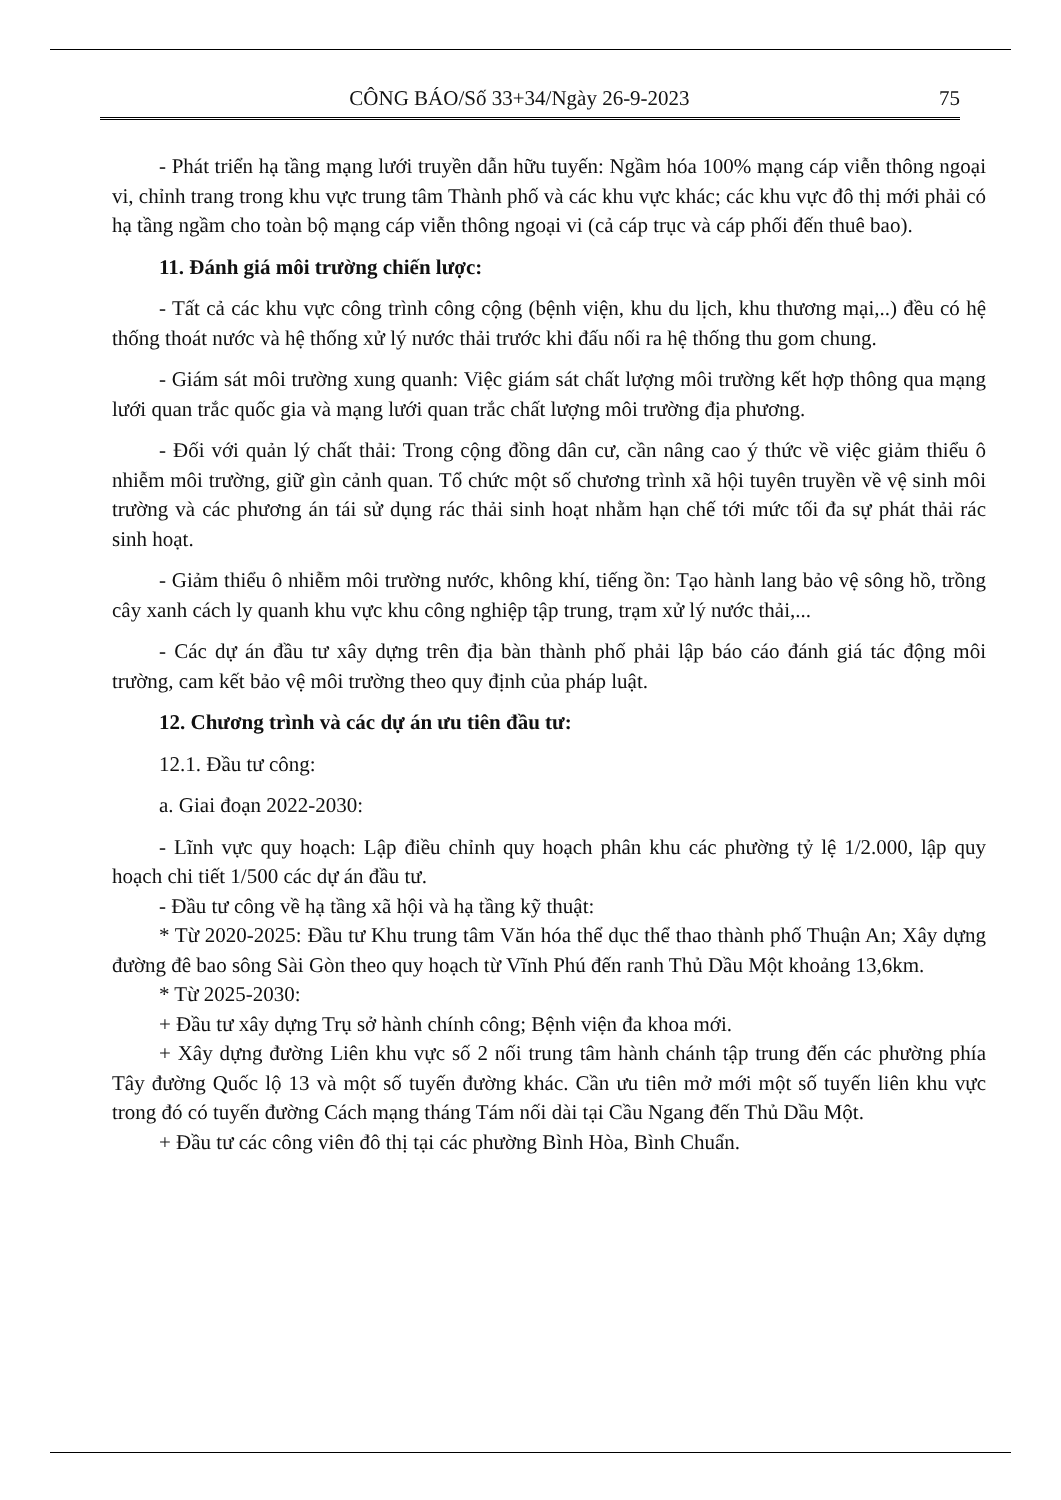CÔNG BÁO/Số 33+34/Ngày 26-9-2023 75
- Phát triển hạ tầng mạng lưới truyền dẫn hữu tuyến: Ngầm hóa 100% mạng cáp viễn thông ngoại vi, chỉnh trang trong khu vực trung tâm Thành phố và các khu vực khác; các khu vực đô thị mới phải có hạ tầng ngầm cho toàn bộ mạng cáp viễn thông ngoại vi (cả cáp trục và cáp phối đến thuê bao).
11. Đánh giá môi trường chiến lược:
- Tất cả các khu vực công trình công cộng (bệnh viện, khu du lịch, khu thương mại,..) đều có hệ thống thoát nước và hệ thống xử lý nước thải trước khi đấu nối ra hệ thống thu gom chung.
- Giám sát môi trường xung quanh: Việc giám sát chất lượng môi trường kết hợp thông qua mạng lưới quan trắc quốc gia và mạng lưới quan trắc chất lượng môi trường địa phương.
- Đối với quản lý chất thải: Trong cộng đồng dân cư, cần nâng cao ý thức về việc giảm thiểu ô nhiễm môi trường, giữ gìn cảnh quan. Tổ chức một số chương trình xã hội tuyên truyền về vệ sinh môi trường và các phương án tái sử dụng rác thải sinh hoạt nhằm hạn chế tới mức tối đa sự phát thải rác sinh hoạt.
- Giảm thiểu ô nhiễm môi trường nước, không khí, tiếng ồn: Tạo hành lang bảo vệ sông hồ, trồng cây xanh cách ly quanh khu vực khu công nghiệp tập trung, trạm xử lý nước thải,...
- Các dự án đầu tư xây dựng trên địa bàn thành phố phải lập báo cáo đánh giá tác động môi trường, cam kết bảo vệ môi trường theo quy định của pháp luật.
12. Chương trình và các dự án ưu tiên đầu tư:
12.1. Đầu tư công:
a. Giai đoạn 2022-2030:
- Lĩnh vực quy hoạch: Lập điều chỉnh quy hoạch phân khu các phường tỷ lệ 1/2.000, lập quy hoạch chi tiết 1/500 các dự án đầu tư.
- Đầu tư công về hạ tầng xã hội và hạ tầng kỹ thuật:
* Từ 2020-2025: Đầu tư Khu trung tâm Văn hóa thể dục thể thao thành phố Thuận An; Xây dựng đường đê bao sông Sài Gòn theo quy hoạch từ Vĩnh Phú đến ranh Thủ Dầu Một khoảng 13,6km.
* Từ 2025-2030:
+ Đầu tư xây dựng Trụ sở hành chính công; Bệnh viện đa khoa mới.
+ Xây dựng đường Liên khu vực số 2 nối trung tâm hành chánh tập trung đến các phường phía Tây đường Quốc lộ 13 và một số tuyến đường khác. Cần ưu tiên mở mới một số tuyến liên khu vực trong đó có tuyến đường Cách mạng tháng Tám nối dài tại Cầu Ngang đến Thủ Dầu Một.
+ Đầu tư các công viên đô thị tại các phường Bình Hòa, Bình Chuẩn.